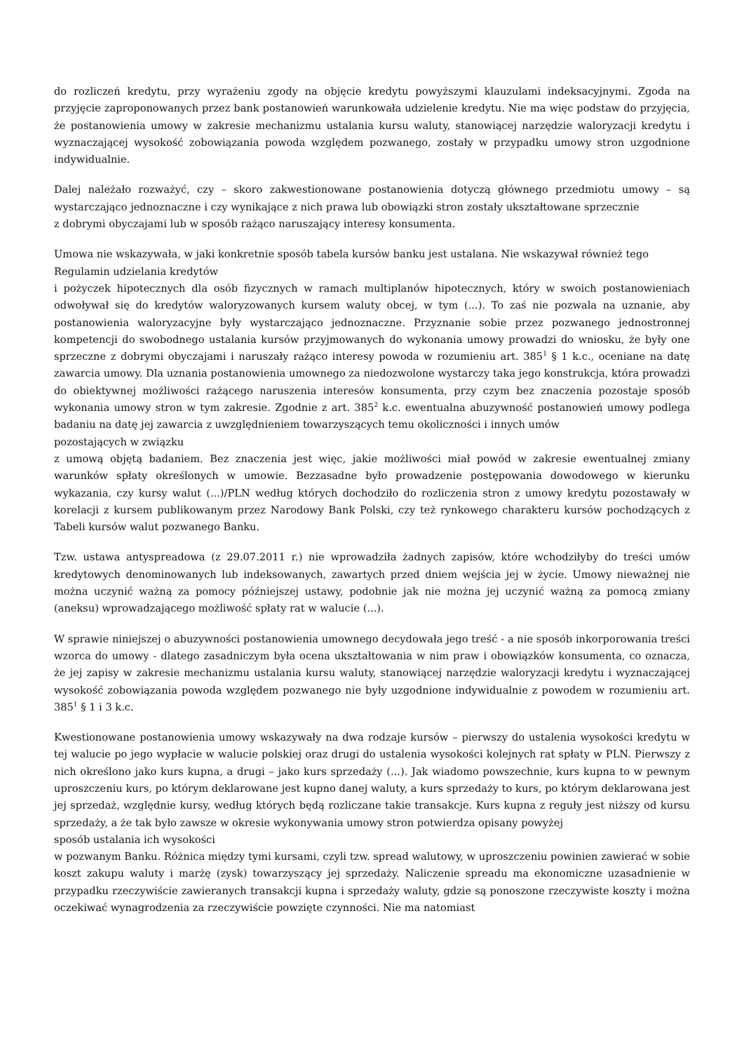do rozliczeń kredytu, przy wyrażeniu zgody na objęcie kredytu powyższymi klauzulami indeksacyjnymi. Zgoda na przyjęcie zaproponowanych przez bank postanowień warunkowała udzielenie kredytu. Nie ma więc podstaw do przyjęcia, że postanowienia umowy w zakresie mechanizmu ustalania kursu waluty, stanowiącej narzędzie waloryzacji kredytu i wyznaczającej wysokość zobowiązania powoda względem pozwanego, zostały w przypadku umowy stron uzgodnione indywidualnie.
Dalej należało rozważyć, czy – skoro zakwestionowane postanowienia dotyczą głównego przedmiotu umowy – są wystarczająco jednoznaczne i czy wynikające z nich prawa lub obowiązki stron zostały ukształtowane sprzecznie
z dobrymi obyczajami lub w sposób rażąco naruszający interesy konsumenta.
Umowa nie wskazywała, w jaki konkretnie sposób tabela kursów banku jest ustalana. Nie wskazywał również tego
Regulamin udzielania kredytów
i pożyczek hipotecznych dla osób fizycznych w ramach multiplanów hipotecznych, który w swoich postanowieniach odwoływał się do kredytów waloryzowanych kursem waluty obcej, w tym (...). To zaś nie pozwala na uznanie, aby postanowienia waloryzacyjne były wystarczająco jednoznaczne. Przyznanie sobie przez pozwanego jednostronnej kompetencji do swobodnego ustalania kursów przyjmowanych do wykonania umowy prowadzi do wniosku, że były one sprzeczne z dobrymi obyczajami i naruszały rażąco interesy powoda w rozumieniu art. 385<sup>1</sup> § 1 k.c., oceniane na datę zawarcia umowy. Dla uznania postanowienia umownego za niedozwolone wystarczy taka jego konstrukcja, która prowadzi do obiektywnej możliwości rażącego naruszenia interesów konsumenta, przy czym bez znaczenia pozostaje sposób wykonania umowy stron w tym zakresie. Zgodnie z art. 385<sup>2</sup> k.c. ewentualna abuzywność postanowień umowy podlega badaniu na datę jej zawarcia z uwzględnieniem towarzyszących temu okoliczności i innych umów
pozostających w związku
z umową objętą badaniem. Bez znaczenia jest więc, jakie możliwości miał powód w zakresie ewentualnej zmiany warunków spłaty określonych w umowie. Bezzasadne było prowadzenie postępowania dowodowego w kierunku wykazania, czy kursy walut (...)/PLN według których dochodziło do rozliczenia stron z umowy kredytu pozostawały w korelacji z kursem publikowanym przez Narodowy Bank Polski, czy też rynkowego charakteru kursów pochodzących z Tabeli kursów walut pozwanego Banku.
Tzw. ustawa antyspreadowa (z 29.07.2011 r.) nie wprowadziła żadnych zapisów, które wchodziłyby do treści umów kredytowych denominowanych lub indeksowanych, zawartych przed dniem wejścia jej w życie. Umowy nieważnej nie można uczynić ważną za pomocy późniejszej ustawy, podobnie jak nie można jej uczynić ważną za pomocą zmiany (aneksu) wprowadzającego możliwość spłaty rat w walucie (...).
W sprawie niniejszej o abuzywności postanowienia umownego decydowała jego treść - a nie sposób inkorporowania treści wzorca do umowy - dlatego zasadniczym była ocena ukształtowania w nim praw i obowiązków konsumenta, co oznacza, że jej zapisy w zakresie mechanizmu ustalania kursu waluty, stanowiącej narzędzie waloryzacji kredytu i wyznaczającej wysokość zobowiązania powoda względem pozwanego nie były uzgodnione indywidualnie z powodem w rozumieniu art. 385<sup>1</sup> § 1 i 3 k.c.
Kwestionowane postanowienia umowy wskazywały na dwa rodzaje kursów – pierwszy do ustalenia wysokości kredytu w tej walucie po jego wypłacie w walucie polskiej oraz drugi do ustalenia wysokości kolejnych rat spłaty w PLN. Pierwszy z nich określono jako kurs kupna, a drugi – jako kurs sprzedaży (...). Jak wiadomo powszechnie, kurs kupna to w pewnym uproszczeniu kurs, po którym deklarowane jest kupno danej waluty, a kurs sprzedaży to kurs, po którym deklarowana jest jej sprzedaż, względnie kursy, według których będą rozliczane takie transakcje. Kurs kupna z reguły jest niższy od kursu sprzedaży, a że tak było zawsze w okresie wykonywania umowy stron potwierdza opisany powyżej
sposób ustalania ich wysokości
w pozwanym Banku. Różnica między tymi kursami, czyli tzw. spread walutowy, w uproszczeniu powinien zawierać w sobie koszt zakupu waluty i marżę (zysk) towarzyszący jej sprzedaży. Naliczenie spreadu ma ekonomiczne uzasadnienie w przypadku rzeczywiście zawieranych transakcji kupna i sprzedaży waluty, gdzie są ponoszone rzeczywiste koszty i można oczekiwać wynagrodzenia za rzeczywiście powzięte czynności. Nie ma natomiast